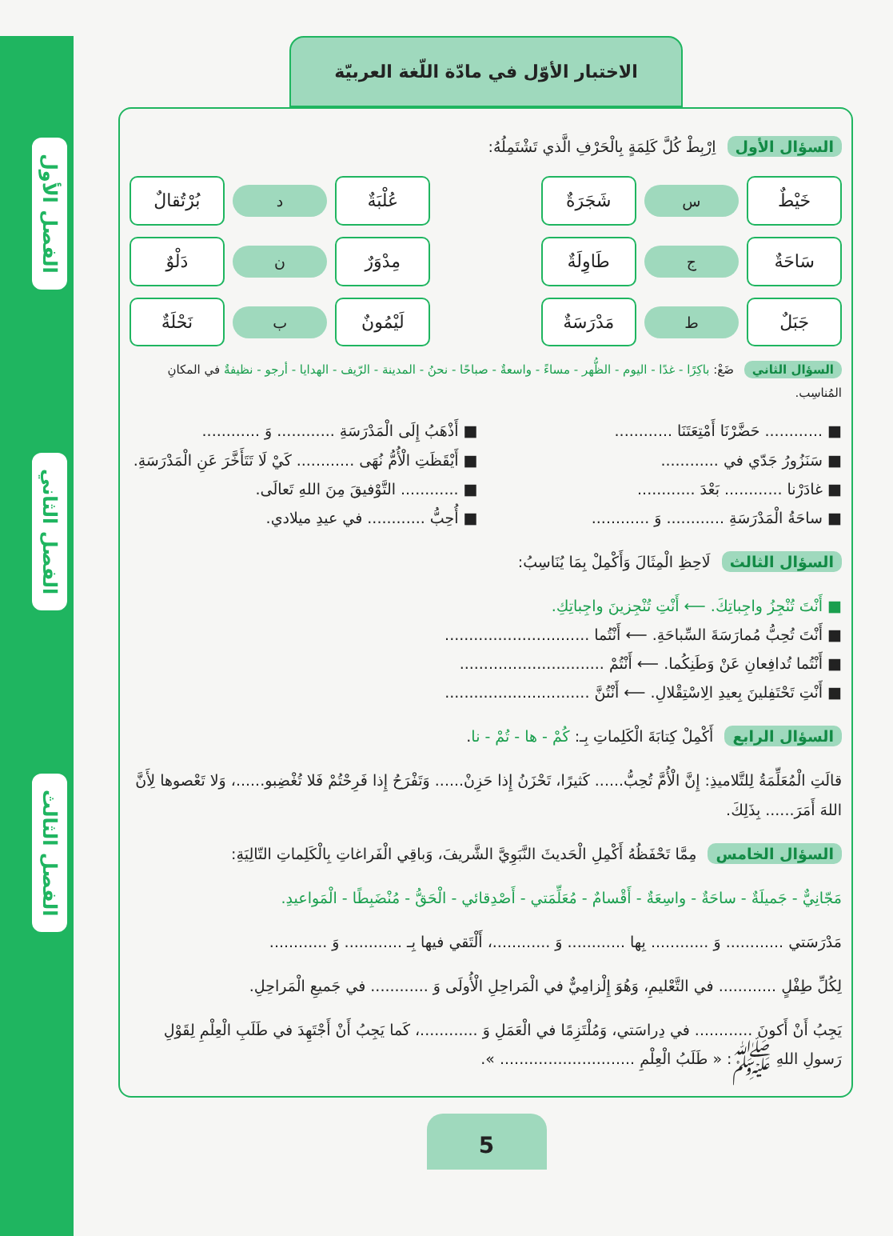الفصل الأول
الفصل الثاني
الفصل الثالث
الاختبار الأوّل في مادّة اللّغة العربيّة
السؤال الأول اِرْبِطْ كُلَّ كَلِمَةٍ بِالْحَرْفِ الَّذي تَشْتَمِلُهُ:
خَيْطٌ
س
شَجَرَةٌ
عُلْبَةٌ
د
بُرْتُقالٌ
سَاحَةٌ
ج
طَاوِلَةٌ
مِدْوَرٌ
ن
دَلْوٌ
جَبَلٌ
ط
مَدْرَسَةٌ
لَيْمُونٌ
ب
نَحْلَةٌ
السؤال الثاني ضَعْ: باكِرًا - غدًا - اليوم - الظُّهر - مساءً - واسعةٌ - صباحًا - نحنُ - المدينة - الرّيف - الهدايا - أرجو - نظيفةٌ في المكانِ المُناسِب.
■ ............ حَضَّرْنَا أَمْتِعَتَنَا ............
■ أَذْهَبُ إِلَى الْمَدْرَسَةِ ............ وَ ............
■ سَنَزُورُ جَدّي في ............
■ أَيْقَظَتِ الْأُمُّ نُهَى ............ كَيْ لَا تَتَأَخَّرَ عَنِ الْمَدْرَسَةِ.
■ غادَرْنا ............ بَعْدَ ............
■ ............ التَّوْفيقَ مِنَ اللهِ تَعالَى.
■ ساحَةُ الْمَدْرَسَةِ ............ وَ ............
■ أُحِبُّ ............ في عيدِ ميلادي.
السؤال الثالث لَاحِظِ الْمِثَالَ وَأَكْمِلْ بِمَا يُنَاسِبُ:
■ أَنْتَ تُنْجِزُ واجِباتِكَ. ⟵ أَنْتِ تُنْجِزينَ واجِباتِكِ.
■ أَنْتَ تُحِبُّ مُمارَسَةَ السِّباحَةِ. ⟵ أَنْتُما ..............................
■ أَنْتُما تُدافِعانِ عَنْ وَطَنِكُما. ⟵ أَنْتُمْ ..............................
■ أَنْتِ تَحْتَفِلينَ بِعيدِ الِاسْتِقْلالِ. ⟵ أَنْتُنَّ ..............................
السؤال الرابع أَكْمِلْ كِتابَةَ الْكَلِماتِ بِـ: كُمْ - ها - تُمْ - نا.
قالَتِ الْمُعَلِّمَةُ لِلتَّلاميذِ: إِنَّ الْأُمَّ تُحِبُّ...... كَثيرًا، تَحْزَنُ إِذا حَزِنْ...... وَتَفْرَحُ إِذا فَرِحْتُمْ فَلا تُغْضِبو......، وَلا تَعْصوها لِأَنَّ اللهَ أَمَرَ...... بِذَلِكَ.
السؤال الخامس مِمَّا تَحْفَظُهُ أَكْمِلِ الْحَديثَ النَّبَوِيَّ الشَّريفَ، وَباقِي الْفَراغاتِ بِالْكَلِماتِ التّالِيَةِ:
مَجّانِيٌّ - جَميلَةٌ - ساحَةٌ - واسِعَةٌ - أَقْسامٌ - مُعَلِّمَتي - أَصْدِقائي - الْحَقُّ - مُنْضَبِطًا - الْمَواعيدِ.
مَدْرَسَتي ............ وَ ............ بِها ............ وَ ............، أَلْتَقي فيها بِـ ............ وَ ............
لِكُلِّ طِفْلٍ ............ في التَّعْليمِ، وَهُوَ إِلْزامِيٌّ في الْمَراحِلِ الْأُولَى وَ ............ في جَميعِ الْمَراحِلِ.
يَجِبُ أَنْ أَكونَ ............ في دِراسَتي، وَمُلْتَزِمًا في الْعَمَلِ وَ ............، كَما يَجِبُ أَنْ أَجْتَهِدَ في طَلَبِ الْعِلْمِ لِقَوْلِ رَسولِ اللهِ ﷺ: « طَلَبُ الْعِلْمِ ............................ ».
5